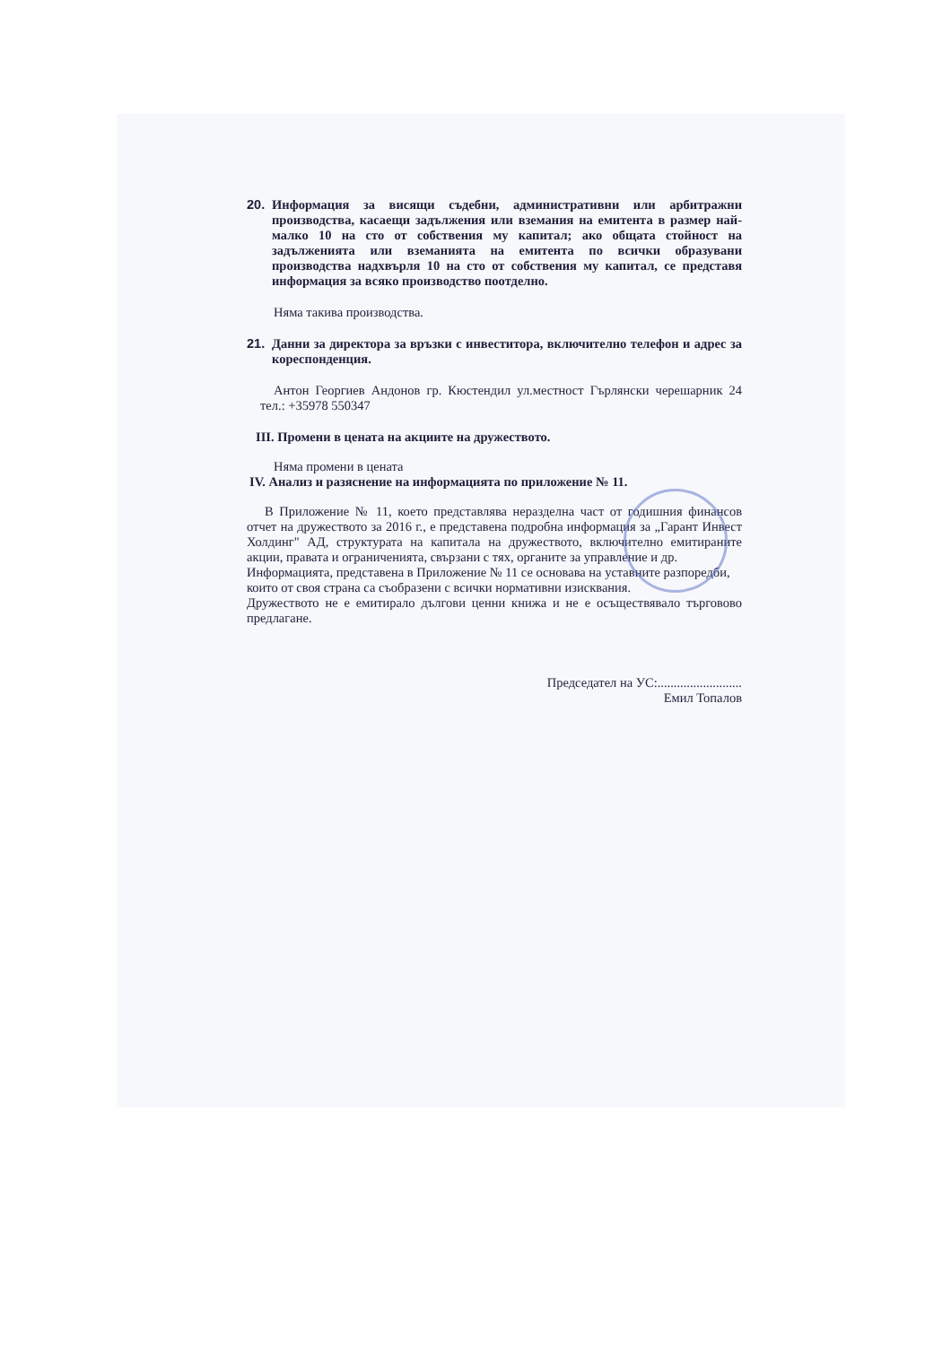20. Информация за висящи съдебни, административни или арбитражни производства, касаещи задължения или вземания на емитента в размер най-малко 10 на сто от собствения му капитал; ако общата стойност на задълженията или вземанията на емитента по всички образувани производства надхвърля 10 на сто от собствения му капитал, се представя информация за всяко производство поотделно.
Няма такива производства.
21. Данни за директора за връзки с инвеститора, включително телефон и адрес за кореспонденция.
Антон Георгиев Андонов гр. Кюстендил ул.местност Гърлянски черешарник 24 тел.: +35978 550347
III. Промени в цената на акциите на дружеството.
Няма промени в цената
IV. Анализ и разяснение на информацията по приложение № 11.
В Приложение № 11, което представлява неразделна част от годишния финансов отчет на дружеството за 2016 г., е представена подробна информация за „Гарант Инвест Холдинг" АД, структурата на капитала на дружеството, включително емитираните акции, правата и ограниченията, свързани с тях, органите за управление и др.
Информацията, представена в Приложение № 11 се основава на уставните разпоредби,
които от своя страна са съобразени с всички нормативни изисквания.
Дружеството не е емитирало дългови ценни книжа и не е осъществявало търговово предлагане.
Председател на УС:..........................
Емил Топалов